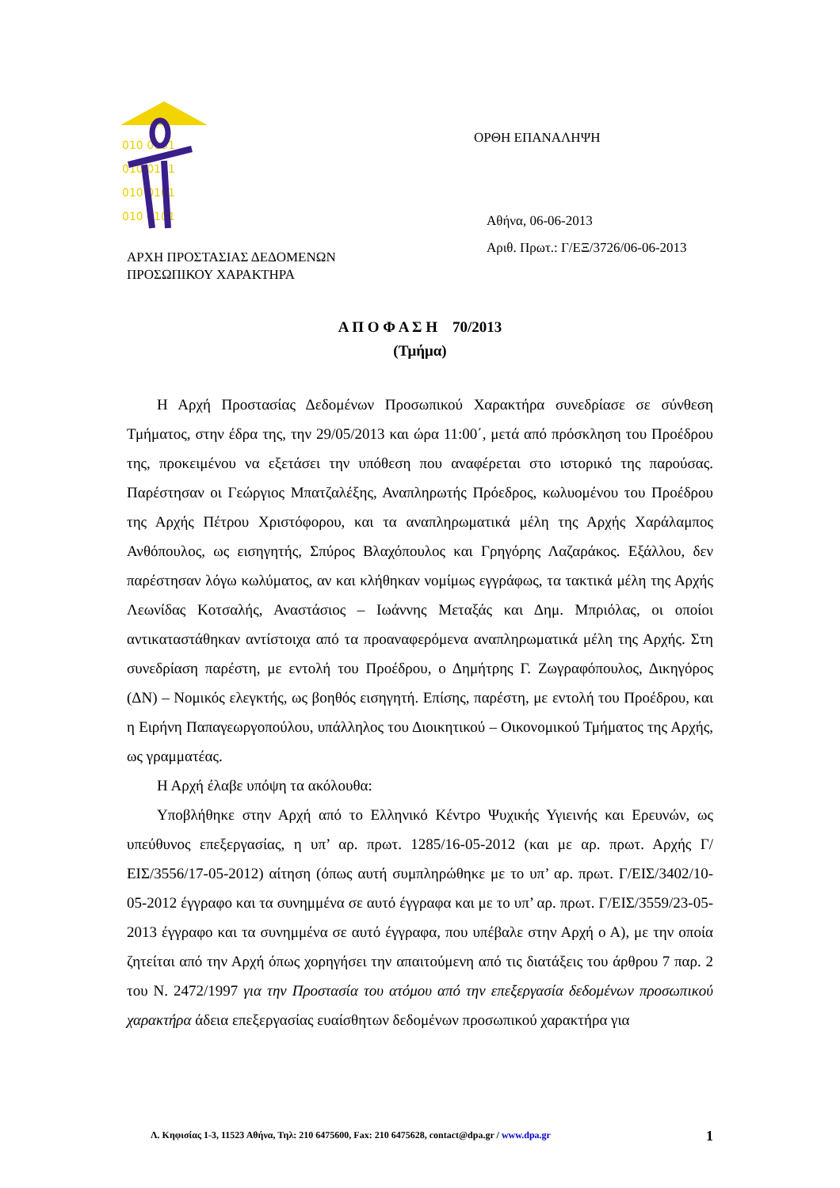010 0101
010 0101
010 0101
010 0101
ΑΡΧΗ ΠΡΟΣΤΑΣΙΑΣ ΔΕΔΟΜΕΝΩΝ
ΠΡΟΣΩΠΙΚΟΥ ΧΑΡΑΚΤΗΡΑ
ΟΡΘΗ ΕΠΑΝΑΛΗΨΗ
Αθήνα, 06-06-2013
Αριθ. Πρωτ.: Γ/ΕΞ/3726/06-06-2013
Α Π Ο Φ Α Σ Η 70/2013
(Τμήμα)
Η Αρχή Προστασίας Δεδομένων Προσωπικού Χαρακτήρα συνεδρίασε σε σύνθεση Τμήματος, στην έδρα της, την 29/05/2013 και ώρα 11:00΄, μετά από πρόσκληση του Προέδρου της, προκειμένου να εξετάσει την υπόθεση που αναφέρεται στο ιστορικό της παρούσας. Παρέστησαν οι Γεώργιος Μπατζαλέξης, Αναπληρωτής Πρόεδρος, κωλυομένου του Προέδρου της Αρχής Πέτρου Χριστόφορου, και τα αναπληρωματικά μέλη της Αρχής Χαράλαμπος Ανθόπουλος, ως εισηγητής, Σπύρος Βλαχόπουλος και Γρηγόρης Λαζαράκος. Εξάλλου, δεν παρέστησαν λόγω κωλύματος, αν και κλήθηκαν νομίμως εγγράφως, τα τακτικά μέλη της Αρχής Λεωνίδας Κοτσαλής, Αναστάσιος – Ιωάννης Μεταξάς και Δημ. Μπριόλας, οι οποίοι αντικαταστάθηκαν αντίστοιχα από τα προαναφερόμενα αναπληρωματικά μέλη της Αρχής. Στη συνεδρίαση παρέστη, με εντολή του Προέδρου, ο Δημήτρης Γ. Ζωγραφόπουλος, Δικηγόρος (ΔΝ) – Νομικός ελεγκτής, ως βοηθός εισηγητή. Επίσης, παρέστη, με εντολή του Προέδρου, και η Ειρήνη Παπαγεωργοπούλου, υπάλληλος του Διοικητικού – Οικονομικού Τμήματος της Αρχής, ως γραμματέας.
Η Αρχή έλαβε υπόψη τα ακόλουθα:
Υποβλήθηκε στην Αρχή από το Ελληνικό Κέντρο Ψυχικής Υγιεινής και Ερευνών, ως υπεύθυνος επεξεργασίας, η υπ’ αρ. πρωτ. 1285/16-05-2012 (και με αρ. πρωτ. Αρχής Γ/ΕΙΣ/3556/17-05-2012) αίτηση (όπως αυτή συμπληρώθηκε με το υπ’ αρ. πρωτ. Γ/ΕΙΣ/3402/10-05-2012 έγγραφο και τα συνημμένα σε αυτό έγγραφα και με το υπ’ αρ. πρωτ. Γ/ΕΙΣ/3559/23-05-2013 έγγραφο και τα συνημμένα σε αυτό έγγραφα, που υπέβαλε στην Αρχή ο Α), με την οποία ζητείται από την Αρχή όπως χορηγήσει την απαιτούμενη από τις διατάξεις του άρθρου 7 παρ. 2 του Ν. 2472/1997 για την Προστασία του ατόμου από την επεξεργασία δεδομένων προσωπικού χαρακτήρα άδεια επεξεργασίας ευαίσθητων δεδομένων προσωπικού χαρακτήρα για
Λ. Κηφισίας 1-3, 11523 Αθήνα, Τηλ: 210 6475600, Fax: 210 6475628, contact@dpa.gr / www.dpa.gr 1